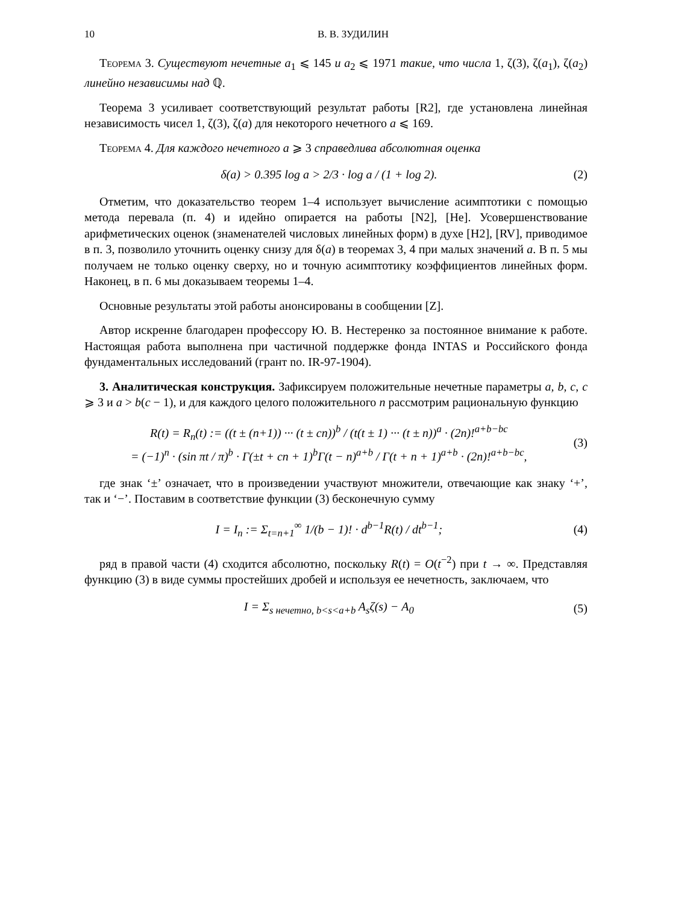10 В. В. ЗУДИЛИН
Теорема 3. Существуют нечетные a<sub>1</sub> ⩽ 145 и a<sub>2</sub> ⩽ 1971 такие, что числа 1, ζ(3), ζ(a<sub>1</sub>), ζ(a<sub>2</sub>) линейно независимы над ℚ.
Теорема 3 усиливает соответствующий результат работы [R2], где установлена линейная независимость чисел 1, ζ(3), ζ(a) для некоторого нечетного a ⩽ 169.
Теорема 4. Для каждого нечетного a ⩾ 3 справедлива абсолютная оценка
δ(a) > 0.395 log a > 2/3 · log a / (1 + log 2). (2)
Отметим, что доказательство теорем 1–4 использует вычисление асимптотики с помощью метода перевала (п. 4) и идейно опирается на работы [N2], [He]. Усовершенствование арифметических оценок (знаменателей числовых линейных форм) в духе [H2], [RV], приводимое в п. 3, позволило уточнить оценку снизу для δ(a) в теоремах 3, 4 при малых значений a. В п. 5 мы получаем не только оценку сверху, но и точную асимптотику коэффициентов линейных форм. Наконец, в п. 6 мы доказываем теоремы 1–4.
Основные результаты этой работы анонсированы в сообщении [Z].
Автор искренне благодарен профессору Ю. В. Нестеренко за постоянное внимание к работе. Настоящая работа выполнена при частичной поддержке фонда INTAS и Российского фонда фундаментальных исследований (грант no. IR-97-1904).
3. Аналитическая конструкция. Зафиксируем положительные нечетные параметры a, b, c, c ⩾ 3 и a > b(c − 1), и для каждого целого положительного n рассмотрим рациональную функцию
R(t) = R<sub>n</sub>(t) := ((t ± (n+1)) ··· (t ± cn))<sup>b</sup> / (t(t ± 1) ··· (t ± n))<sup>a</sup> · (2n)!<sup>a+b−bc</sup>
= (−1)<sup>n</sup> · (sin πt / π)<sup>b</sup> · Γ(±t + cn + 1)<sup>b</sup>Γ(t − n)<sup>a+b</sup> / Γ(t + n + 1)<sup>a+b</sup> · (2n)!<sup>a+b−bc</sup>, (3)
где знак ‘±’ означает, что в произведении участвуют множители, отвечающие как знаку ‘+’, так и ‘−’. Поставим в соответствие функции (3) бесконечную сумму
I = I<sub>n</sub> := Σ<sub>t=n+1</sub><sup>∞</sup> 1/(b − 1)! · d<sup>b−1</sup>R(t) / dt<sup>b−1</sup>; (4)
ряд в правой части (4) сходится абсолютно, поскольку R(t) = O(t<sup>−2</sup>) при t → ∞. Представляя функцию (3) в виде суммы простейших дробей и используя ее нечетность, заключаем, что
I = Σ<sub>s нечетно, b<s<a+b</sub> A<sub>s</sub>ζ(s) − A<sub>0</sub> (5)